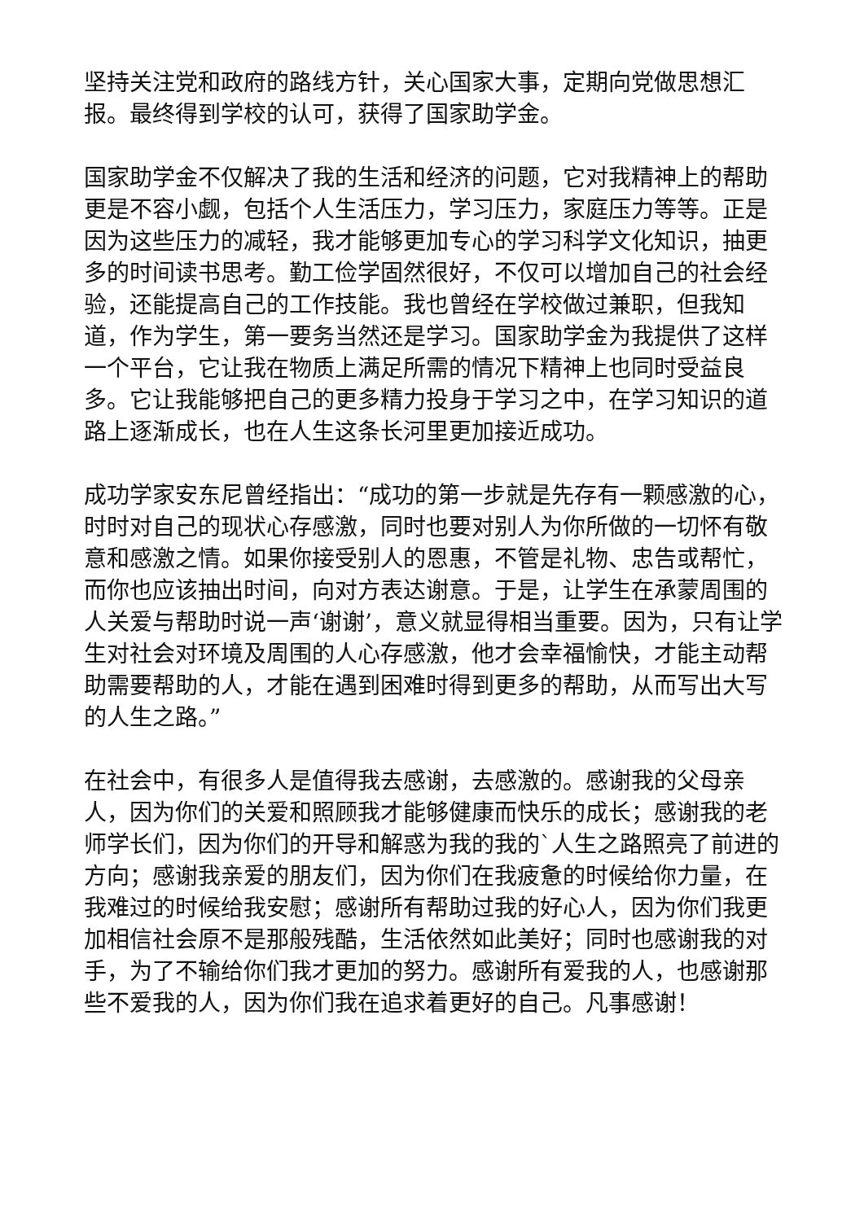坚持关注党和政府的路线方针，关心国家大事，定期向党做思想汇报。最终得到学校的认可，获得了国家助学金。
国家助学金不仅解决了我的生活和经济的问题，它对我精神上的帮助更是不容小觑，包括个人生活压力，学习压力，家庭压力等等。正是因为这些压力的减轻，我才能够更加专心的学习科学文化知识，抽更多的时间读书思考。勤工俭学固然很好，不仅可以增加自己的社会经验，还能提高自己的工作技能。我也曾经在学校做过兼职，但我知道，作为学生，第一要务当然还是学习。国家助学金为我提供了这样一个平台，它让我在物质上满足所需的情况下精神上也同时受益良多。它让我能够把自己的更多精力投身于学习之中，在学习知识的道路上逐渐成长，也在人生这条长河里更加接近成功。
成功学家安东尼曾经指出：“成功的第一步就是先存有一颗感激的心，时时对自己的现状心存感激，同时也要对别人为你所做的一切怀有敬意和感激之情。如果你接受别人的恩惠，不管是礼物、忠告或帮忙，而你也应该抽出时间，向对方表达谢意。于是，让学生在承蒙周围的人关爱与帮助时说一声‘谢谢’，意义就显得相当重要。因为，只有让学生对社会对环境及周围的人心存感激，他才会幸福愉快，才能主动帮助需要帮助的人，才能在遇到困难时得到更多的帮助，从而写出大写的人生之路。”
在社会中，有很多人是值得我去感谢，去感激的。感谢我的父母亲人，因为你们的关爱和照顾我才能够健康而快乐的成长；感谢我的老师学长们，因为你们的开导和解惑为我的我的`人生之路照亮了前进的方向；感谢我亲爱的朋友们，因为你们在我疲惫的时候给你力量，在我难过的时候给我安慰；感谢所有帮助过我的好心人，因为你们我更加相信社会原不是那般残酷，生活依然如此美好；同时也感谢我的对手，为了不输给你们我才更加的努力。感谢所有爱我的人，也感谢那些不爱我的人，因为你们我在追求着更好的自己。凡事感谢！